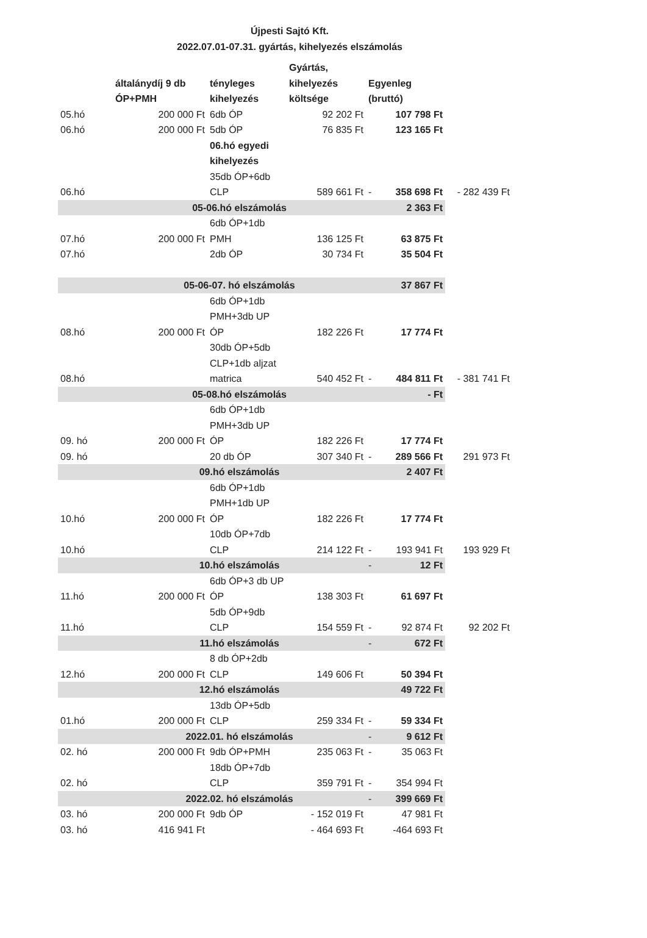Újpesti Sajtó Kft.
2022.07.01-07.31. gyártás, kihelyezés elszámolás
| | általánydíj 9 db ÓP+PMH | tényleges kihelyezés | Gyártás, kihelyezés költsége | Egyenleg (bruttó) | | |
| --- | --- | --- | --- | --- | --- | --- |
| 05.hó | 200 000 Ft | 6db ÓP | 92 202 Ft | | 107 798 Ft | |
| 06.hó | 200 000 Ft | 5db ÓP | 76 835 Ft | | 123 165 Ft | |
| 06.hó | | 06.hó egyedi kihelyezés 35db ÓP+6db CLP | 589 661 Ft | - | 358 698 Ft | - 282 439 Ft |
| | 05-06.hó elszámolás | | | | 2 363 Ft | |
| 07.hó | 200 000 Ft | 6db ÓP+1db PMH | 136 125 Ft | | 63 875 Ft | |
| 07.hó | | 2db ÓP | 30 734 Ft | | 35 504 Ft | |
| | 05-06-07. hó elszámolás | | | | 37 867 Ft | |
| 08.hó | 200 000 Ft | 6db ÓP+1db PMH+3db UP ÓP | 182 226 Ft | | 17 774 Ft | |
| 08.hó | | 30db ÓP+5db CLP+1db aljzat matrica | 540 452 Ft | - | 484 811 Ft | - 381 741 Ft |
| | 05-08.hó elszámolás | | | | - Ft | |
| 09. hó | 200 000 Ft | 6db ÓP+1db PMH+3db UP ÓP | 182 226 Ft | | 17 774 Ft | |
| 09. hó | | 20 db ÓP | 307 340 Ft | - | 289 566 Ft | 291 973 Ft |
| | 09.hó elszámolás | | | | 2 407 Ft | |
| 10.hó | 200 000 Ft | 6db ÓP+1db PMH+1db UP ÓP | 182 226 Ft | | 17 774 Ft | |
| 10.hó | | 10db ÓP+7db CLP | 214 122 Ft | - | 193 941 Ft | 193 929 Ft |
| | 10.hó elszámolás | | | - | 12 Ft | |
| 11.hó | 200 000 Ft | 6db ÓP+3 db UP ÓP | 138 303 Ft | | 61 697 Ft | |
| 11.hó | | 5db ÓP+9db CLP | 154 559 Ft | - | 92 874 Ft | 92 202 Ft |
| | 11.hó elszámolás | | | - | 672 Ft | |
| 12.hó | 200 000 Ft | 8 db ÓP+2db CLP | 149 606 Ft | | 50 394 Ft | |
| | 12.hó elszámolás | | | | 49 722 Ft | |
| 01.hó | 200 000 Ft | 13db ÓP+5db CLP | 259 334 Ft | - | 59 334 Ft | |
| | 2022.01. hó elszámolás | | | - | 9 612 Ft | |
| 02. hó | 200 000 Ft | 9db ÓP+PMH | 235 063 Ft | - | 35 063 Ft | |
| 02. hó | | 18db ÓP+7db CLP | 359 791 Ft | - | 354 994 Ft | |
| | 2022.02. hó elszámolás | | | - | 399 669 Ft | |
| 03. hó | 200 000 Ft | 9db ÓP | - 152 019 Ft | | 47 981 Ft | |
| 03. hó | 416 941 Ft | | - 464 693 Ft | | -464 693 Ft | |